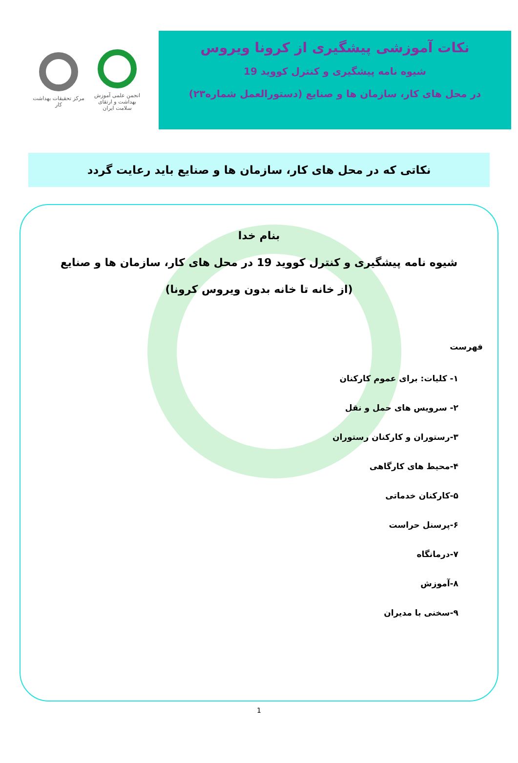نکات آموزشی پیشگیری از کرونا ویروس
شیوه نامه پیشگیری و کنترل کووید 19
در محل های کار، سازمان ها و صنایع (دستورالعمل شماره۲۳)
انجمن علمی آموزش بهداشت و ارتقای سلامت ایران
مرکز تحقیقات بهداشت کار
نکاتی که در محل های کار، سازمان ها و صنایع باید رعایت گردد
بنام خدا
شیوه نامه پیشگیری و کنترل کووید 19 در محل های کار، سازمان ها و صنایع
(از خانه تا خانه بدون ویروس کرونا)
فهرست
۱- کلیات: برای عموم کارکنان
۲- سرویس های حمل و نقل
۳-رستوران و کارکنان رستوران
۴-محیط های کارگاهی
۵-کارکنان خدماتی
۶-پرسنل حراست
۷-درمانگاه
۸-آموزش
۹-سخنی با مدیران
1